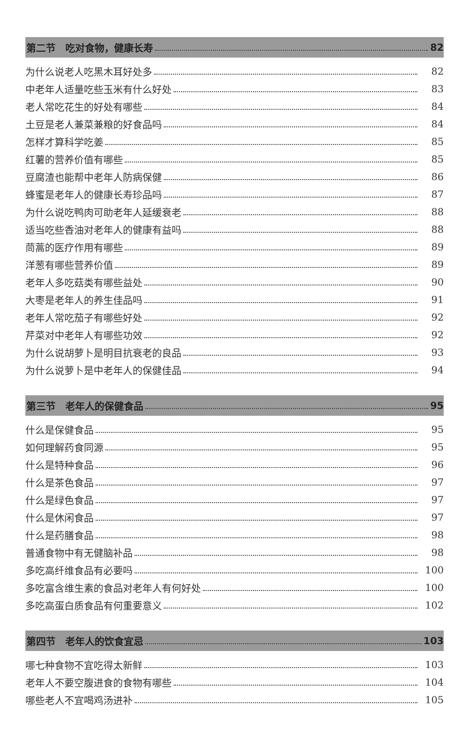第二节　吃对食物，健康长寿 82
为什么说老人吃黑木耳好处多 82
中老年人适量吃些玉米有什么好处 83
老人常吃花生的好处有哪些 84
土豆是老人兼菜兼粮的好食品吗 84
怎样才算科学吃姜 85
红薯的营养价值有哪些 85
豆腐渣也能帮中老年人防病保健 86
蜂蜜是老年人的健康长寿珍品吗 87
为什么说吃鸭肉可助老年人延缓衰老 88
适当吃些香油对老年人的健康有益吗 88
茼蒿的医疗作用有哪些 89
洋葱有哪些营养价值 89
老年人多吃菇类有哪些益处 90
大枣是老年人的养生佳品吗 91
老年人常吃茄子有哪些好处 92
芹菜对中老年人有哪些功效 92
为什么说胡萝卜是明目抗衰老的良品 93
为什么说萝卜是中老年人的保健佳品 94
第三节　老年人的保健食品 95
什么是保健食品 95
如何理解药食同源 95
什么是特种食品 96
什么是茶色食品 97
什么是绿色食品 97
什么是休闲食品 97
什么是药膳食品 98
普通食物中有无健脑补品 98
多吃高纤维食品有必要吗 100
多吃富含维生素的食品对老年人有何好处 100
多吃高蛋白质食品有何重要意义 102
第四节　老年人的饮食宜忌 103
哪七种食物不宜吃得太新鲜 103
老年人不要空腹进食的食物有哪些 104
哪些老人不宜喝鸡汤进补 105